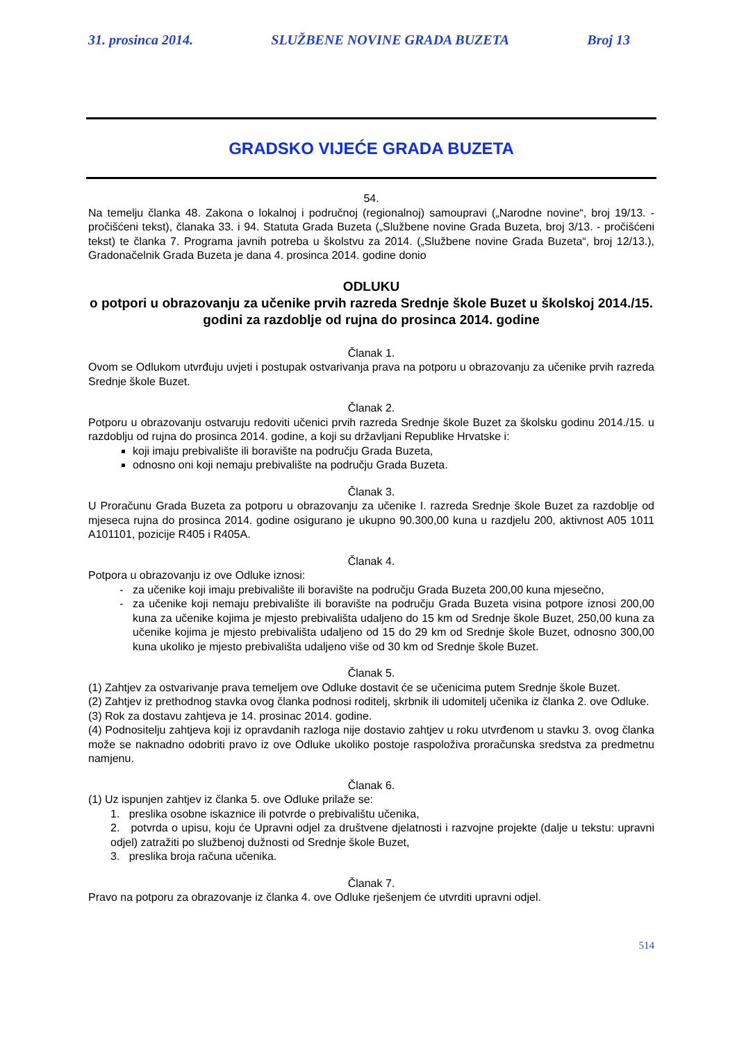31. prosinca 2014. SLUŽBENE NOVINE GRADA BUZETA Broj 13
GRADSKO VIJEĆE GRADA BUZETA
54.
Na temelju članka 48. Zakona o lokalnoj i područnoj (regionalnoj) samoupravi („Narodne novine“, broj 19/13. - pročišćeni tekst), članaka 33. i 94. Statuta Grada Buzeta („Službene novine Grada Buzeta, broj 3/13. - pročišćeni tekst) te članka 7. Programa javnih potreba u školstvu za 2014. („Službene novine Grada Buzeta“, broj 12/13.), Gradonačelnik Grada Buzeta je dana 4. prosinca 2014. godine donio
ODLUKU
o potpori u obrazovanju za učenike prvih razreda Srednje škole Buzet u školskoj 2014./15. godini za razdoblje od rujna do prosinca 2014. godine
Članak 1.
Ovom se Odlukom utvrđuju uvjeti i postupak ostvarivanja prava na potporu u obrazovanju za učenike prvih razreda Srednje škole Buzet.
Članak 2.
Potporu u obrazovanju ostvaruju redoviti učenici prvih razreda Srednje škole Buzet za školsku godinu 2014./15. u razdoblju od rujna do prosinca 2014. godine, a koji su državljani Republike Hrvatske i:
koji imaju prebivalište ili boravište na području Grada Buzeta,
odnosno oni koji nemaju prebivalište na području Grada Buzeta.
Članak 3.
U Proračunu Grada Buzeta za potporu u obrazovanju za učenike I. razreda Srednje škole Buzet za razdoblje od mjeseca rujna do prosinca 2014. godine osigurano je ukupno 90.300,00 kuna u razdjelu 200, aktivnost A05 1011 A101101, pozicije R405 i R405A.
Članak 4.
Potpora u obrazovanju iz ove Odluke iznosi:
za učenike koji imaju prebivalište ili boravište na području Grada Buzeta 200,00 kuna mjesečno,
za učenike koji nemaju prebivalište ili boravište na području Grada Buzeta visina potpore iznosi 200,00 kuna za učenike kojima je mjesto prebivališta udaljeno do 15 km od Srednje škole Buzet, 250,00 kuna za učenike kojima je mjesto prebivališta udaljeno od 15 do 29 km od Srednje škole Buzet, odnosno 300,00 kuna ukoliko je mjesto prebivališta udaljeno više od 30 km od Srednje škole Buzet.
Članak 5.
(1) Zahtjev za ostvarivanje prava temeljem ove Odluke dostavit će se učenicima putem Srednje škole Buzet.
(2) Zahtjev iz prethodnog stavka ovog članka podnosi roditelj, skrbnik ili udomitelj učenika iz članka 2. ove Odluke.
(3) Rok za dostavu zahtjeva je 14. prosinac 2014. godine.
(4) Podnositelju zahtjeva koji iz opravdanih razloga nije dostavio zahtjev u roku utvrđenom u stavku 3. ovog članka može se naknadno odobriti pravo iz ove Odluke ukoliko postoje raspoloživa proračunska sredstva za predmetnu namjenu.
Članak 6.
(1) Uz ispunjen zahtjev iz članka 5. ove Odluke prilaže se:
1. preslika osobne iskaznice ili potvrde o prebivalištu učenika,
2. potvrda o upisu, koju će Upravni odjel za društvene djelatnosti i razvojne projekte (dalje u tekstu: upravni odjel) zatražiti po službenoj dužnosti od Srednje škole Buzet,
3. preslika broja računa učenika.
Članak 7.
Pravo na potporu za obrazovanje iz članka 4. ove Odluke rješenjem će utvrditi upravni odjel.
514